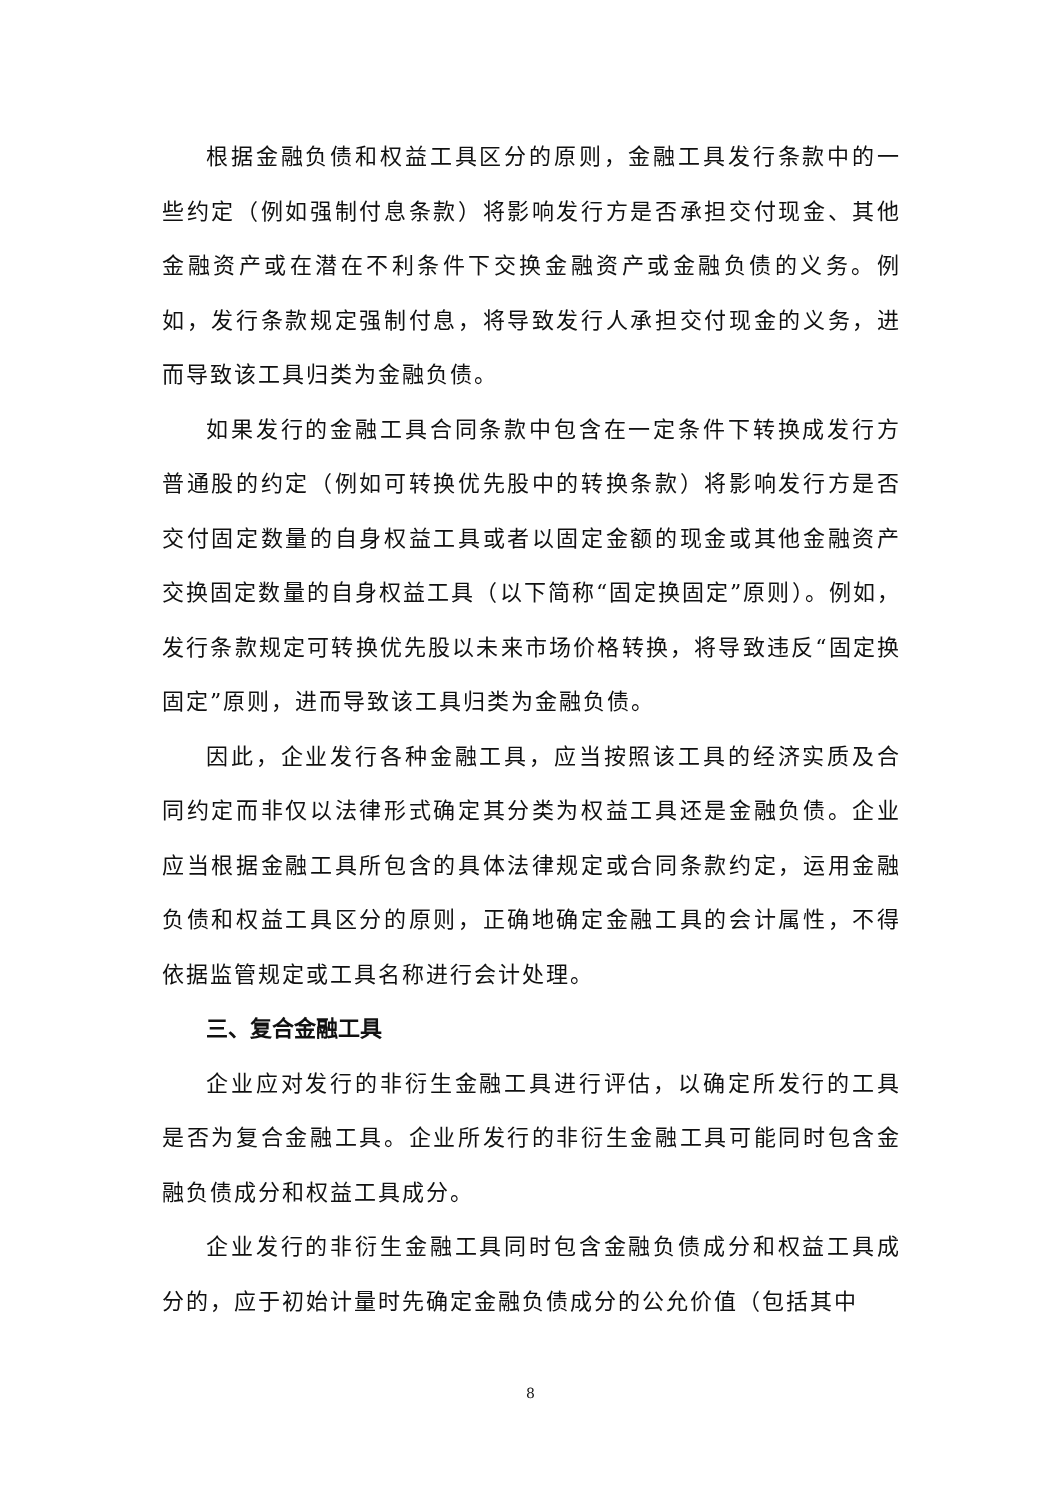根据金融负债和权益工具区分的原则，金融工具发行条款中的一些约定（例如强制付息条款）将影响发行方是否承担交付现金、其他金融资产或在潜在不利条件下交换金融资产或金融负债的义务。例如，发行条款规定强制付息，将导致发行人承担交付现金的义务，进而导致该工具归类为金融负债。
如果发行的金融工具合同条款中包含在一定条件下转换成发行方普通股的约定（例如可转换优先股中的转换条款）将影响发行方是否交付固定数量的自身权益工具或者以固定金额的现金或其他金融资产交换固定数量的自身权益工具（以下简称“固定换固定”原则）。例如，发行条款规定可转换优先股以未来市场价格转换，将导致违反“固定换固定”原则，进而导致该工具归类为金融负债。
因此，企业发行各种金融工具，应当按照该工具的经济实质及合同约定而非仅以法律形式确定其分类为权益工具还是金融负债。企业应当根据金融工具所包含的具体法律规定或合同条款约定，运用金融负债和权益工具区分的原则，正确地确定金融工具的会计属性，不得依据监管规定或工具名称进行会计处理。
三、复合金融工具
企业应对发行的非衍生金融工具进行评估，以确定所发行的工具是否为复合金融工具。企业所发行的非衍生金融工具可能同时包含金融负债成分和权益工具成分。
企业发行的非衍生金融工具同时包含金融负债成分和权益工具成分的，应于初始计量时先确定金融负债成分的公允价值（包括其中
8